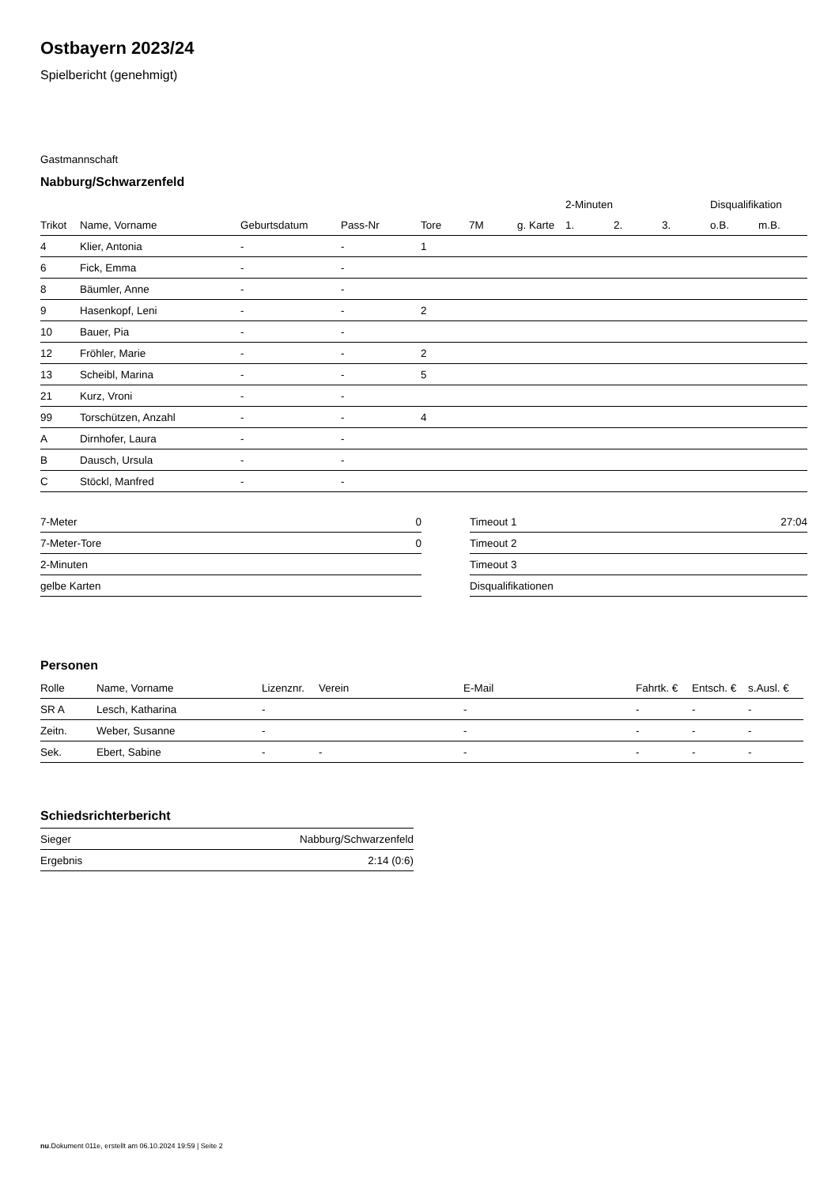Ostbayern 2023/24
Spielbericht (genehmigt)
Gastmannschaft
Nabburg/Schwarzenfeld
| | | | | | | | 2-Minuten | | | Disqualifikation | |
| --- | --- | --- | --- | --- | --- | --- | --- | --- | --- | --- | --- |
| Trikot | Name, Vorname | Geburtsdatum | Pass-Nr | Tore | 7M | g. Karte | 1. | 2. | 3. | o.B. | m.B. |
| 4 | Klier, Antonia | - | - | 1 | | | | | | | |
| 6 | Fick, Emma | - | - | | | | | | | | |
| 8 | Bäumler, Anne | - | - | | | | | | | | |
| 9 | Hasenkopf, Leni | - | - | 2 | | | | | | | |
| 10 | Bauer, Pia | - | - | | | | | | | | |
| 12 | Fröhler, Marie | - | - | 2 | | | | | | | |
| 13 | Scheibl, Marina | - | - | 5 | | | | | | | |
| 21 | Kurz, Vroni | - | - | | | | | | | | |
| 99 | Torschützen, Anzahl | - | - | 4 | | | | | | | |
| A | Dirnhofer, Laura | - | - | | | | | | | | |
| B | Dausch, Ursula | - | - | | | | | | | | |
| C | Stöckl, Manfred | - | - | | | | | | | | |
| 7-Meter | 0 |
| 7-Meter-Tore | 0 |
| 2-Minuten | |
| gelbe Karten | |
| Timeout 1 | 27:04 |
| Timeout 2 | |
| Timeout 3 | |
| Disqualifikationen | |
Personen
| Rolle | Name, Vorname | Lizenznr. | Verein | E-Mail | Fahrtk. € | Entsch. € | s.Ausl. € |
| --- | --- | --- | --- | --- | --- | --- | --- |
| SR A | Lesch, Katharina | - | | - | - | - | - |
| Zeitn. | Weber, Susanne | - | | - | - | - | - |
| Sek. | Ebert, Sabine | - | - | - | - | - | - |
Schiedsrichterbericht
| Sieger | Nabburg/Schwarzenfeld |
| Ergebnis | 2:14 (0:6) |
nu.Dokument 011e, erstellt am 06.10.2024 19:59 | Seite 2